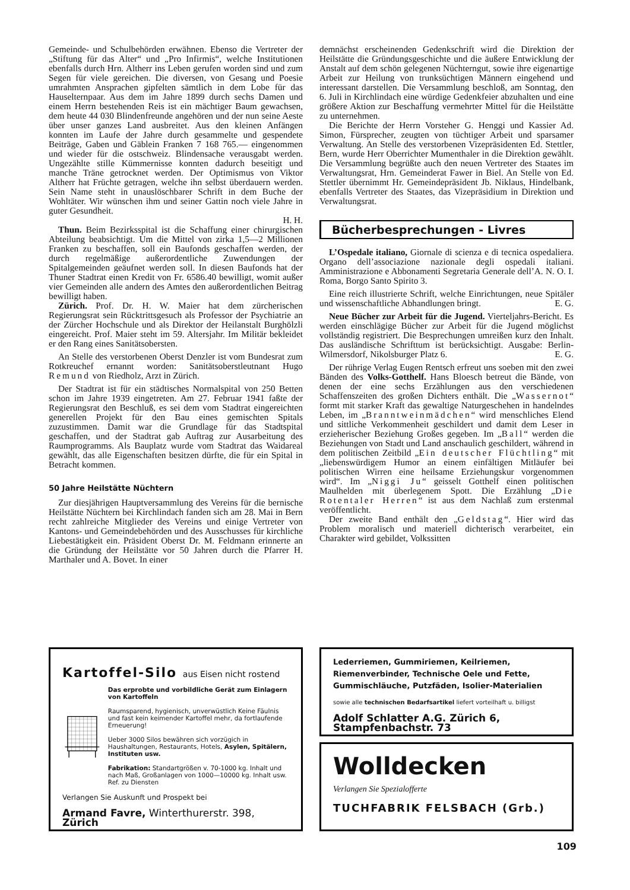Gemeinde- und Schulbehörden erwähnen. Ebenso die Vertreter der „Stiftung für das Alter“ und „Pro Infirmis“, welche Institutionen ebenfalls durch Hrn. Altherr ins Leben gerufen worden sind und zum Segen für viele gereichen. Die diversen, von Gesang und Poesie umrahmten Ansprachen gipfelten sämtlich in dem Lobe für das Hauselternpaar. Aus dem im Jahre 1899 durch sechs Damen und einem Herrn bestehenden Reis ist ein mächtiger Baum gewachsen, dem heute 44 030 Blindenfreunde angehören und der nun seine Aeste über unser ganzes Land ausbreitet. Aus den kleinen Anfängen konnten im Laufe der Jahre durch gesammelte und gespendete Beiträge, Gaben und Gäblein Franken 7 168 765.— eingenommen und wieder für die ostschweiz. Blindensache verausgabt werden. Ungezählte stille Kümmernisse konnten dadurch beseitigt und manche Träne getrocknet werden. Der Optimismus von Viktor Altherr hat Früchte getragen, welche ihn selbst überdauern werden. Sein Name steht in unauslöschbarer Schrift in dem Buche der Wohltäter. Wir wünschen ihm und seiner Gattin noch viele Jahre in guter Gesundheit.
H. H.
Thun. Beim Bezirksspital ist die Schaffung einer chirurgischen Abteilung beabsichtigt. Um die Mittel von zirka 1,5—2 Millionen Franken zu beschaffen, soll ein Baufonds geschaffen werden, der durch regelmäßige außerordentliche Zuwendungen der Spitalgemeinden geäufnet werden soll. In diesen Baufonds hat der Thuner Stadtrat einen Kredit von Fr. 6586.40 bewilligt, womit außer vier Gemeinden alle andern des Amtes den außerordentlichen Beitrag bewilligt haben.
Zürich. Prof. Dr. H. W. Maier hat dem zürcherischen Regierungsrat sein Rücktrittsgesuch als Professor der Psychiatrie an der Zürcher Hochschule und als Direktor der Heilanstalt Burghölzli eingereicht. Prof. Maier steht im 59. Altersjahr. Im Militär bekleidet er den Rang eines Sanitätsobersten.
An Stelle des verstorbenen Oberst Denzler ist vom Bundesrat zum Rotkreuchef ernannt worden: Sanitätsoberstleutnant Hugo Remund von Riedholz, Arzt in Zürich.
Der Stadtrat ist für ein städtisches Normalspital von 250 Betten schon im Jahre 1939 eingetreten. Am 27. Februar 1941 faßte der Regierungsrat den Beschluß, es sei dem vom Stadtrat eingereichten generellen Projekt für den Bau eines gemischten Spitals zuzustimmen. Damit war die Grundlage für das Stadtspital geschaffen, und der Stadtrat gab Auftrag zur Ausarbeitung des Raumprogramms. Als Bauplatz wurde vom Stadtrat das Waidareal gewählt, das alle Eigenschaften besitzen dürfte, die für ein Spital in Betracht kommen.
50 Jahre Heilstätte Nüchtern
Zur diesjährigen Hauptversammlung des Vereins für die bernische Heilstätte Nüchtern bei Kirchlindach fanden sich am 28. Mai in Bern recht zahlreiche Mitglieder des Vereins und einige Vertreter von Kantons- und Gemeindebehörden und des Ausschusses für kirchliche Liebestätigkeit ein. Präsident Oberst Dr. M. Feldmann erinnerte an die Gründung der Heilstätte vor 50 Jahren durch die Pfarrer H. Marthaler und A. Bovet. In einer
demnächst erscheinenden Gedenkschrift wird die Direktion der Heilstätte die Gründungsgeschichte und die äußere Entwicklung der Anstalt auf dem schön gelegenen Nüchterngut, sowie ihre eigenartige Arbeit zur Heilung von trunksüchtigen Männern eingehend und interessant darstellen. Die Versammlung beschloß, am Sonntag, den 6. Juli in Kirchlindach eine würdige Gedenkfeier abzuhalten und eine größere Aktion zur Beschaffung vermehrter Mittel für die Heilstätte zu unternehmen.
Die Berichte der Herrn Vorsteher G. Henggi und Kassier Ad. Simon, Fürsprecher, zeugten von tüchtiger Arbeit und sparsamer Verwaltung. An Stelle des verstorbenen Vizepräsidenten Ed. Stettler, Bern, wurde Herr Oberrichter Mumenthaler in die Direktion gewählt. Die Versammlung begrüßte auch den neuen Vertreter des Staates im Verwaltungsrat, Hrn. Gemeinderat Fawer in Biel. An Stelle von Ed. Stettler übernimmt Hr. Gemeindepräsident Jb. Niklaus, Hindelbank, ebenfalls Vertreter des Staates, das Vizepräsidium in Direktion und Verwaltungsrat.
Bücherbesprechungen - Livres
L’Ospedale italiano, Giornale di scienza e di tecnica ospedaliera. Organo dell’associazione nazionale degli ospedali italiani. Amministrazione e Abbonamenti Segretaria Generale dell’A. N. O. I. Roma, Borgo Santo Spirito 3.
Eine reich illustrierte Schrift, welche Einrichtungen, neue Spitäler und wissenschaftliche Abhandlungen bringt. E. G.
Neue Bücher zur Arbeit für die Jugend. Vierteljahrs-Bericht. Es werden einschlägige Bücher zur Arbeit für die Jugend möglichst vollständig registriert. Die Besprechungen umreißen kurz den Inhalt. Das ausländische Schrifttum ist berücksichtigt. Ausgabe: Berlin-Wilmersdorf, Nikolsburger Platz 6. E. G.
Der rührige Verlag Eugen Rentsch erfreut uns soeben mit den zwei Bänden des Volks-Gotthelf. Hans Bloesch betreut die Bände, von denen der eine sechs Erzählungen aus den verschiedenen Schaffenszeiten des großen Dichters enthält. Die „Wassernot“ formt mit starker Kraft das gewaltige Naturgeschehen in handelndes Leben, im „Branntweinmädchen“ wird menschliches Elend und sittliche Verkommenheit geschildert und damit dem Leser in erzieherischer Beziehung Großes gegeben. Im „Ball“ werden die Beziehungen von Stadt und Land anschaulich geschildert, während in dem politischen Zeitbild „Ein deutscher Flüchtling“ mit „liebenswürdigem Humor an einem einfältigen Mitläufer bei politischen Wirren eine heilsame Erziehungskur vorgenommen wird“. Im „Niggi Ju“ geisselt Gotthelf einen politischen Maulhelden mit überlegenem Spott. Die Erzählung „Die Rotentaler Herren“ ist aus dem Nachlaß zum erstenmal veröffentlicht.
Der zweite Band enthält den „Geldstag“. Hier wird das Problem moralisch und materiell dichterisch verarbeitet, ein Charakter wird gebildet, Volkssitten
Kartoffel-Silo aus Eisen nicht rostend
Das erprobte und vorbildliche Gerät zum Einlagern von Kartoffeln
Raumsparend, hygienisch, unverwüstlich Keine Fäulnis und fast kein keimender Kartoffel mehr, da fortlaufende Erneuerung!
Ueber 3000 Silos bewähren sich vorzügich in Haushaltungen, Restaurants, Hotels, Asylen, Spitälern, Instituten usw.
Fabrikation: Standartgrößen v. 70-1000 kg. Inhalt und nach Maß, Großanlagen von 1000—10000 kg. Inhalt usw. Ref. zu Diensten
Verlangen Sie Auskunft und Prospekt bei
Armand Favre, Winterthurerstr. 398, Zürich
Lederriemen, Gummiriemen, Keilriemen,
Riemenverbinder, Technische Oele und Fette,
Gummischläuche, Putzfäden, Isolier-Materialien
sowie alle technischen Bedarfsartikel liefert vorteilhaft u. billigst
Adolf Schlatter A.G. Zürich 6, Stampfenbachstr. 73
Wolldecken
Verlangen Sie Spezialofferte
TUCHFABRIK FELSBACH (Grb.)
109